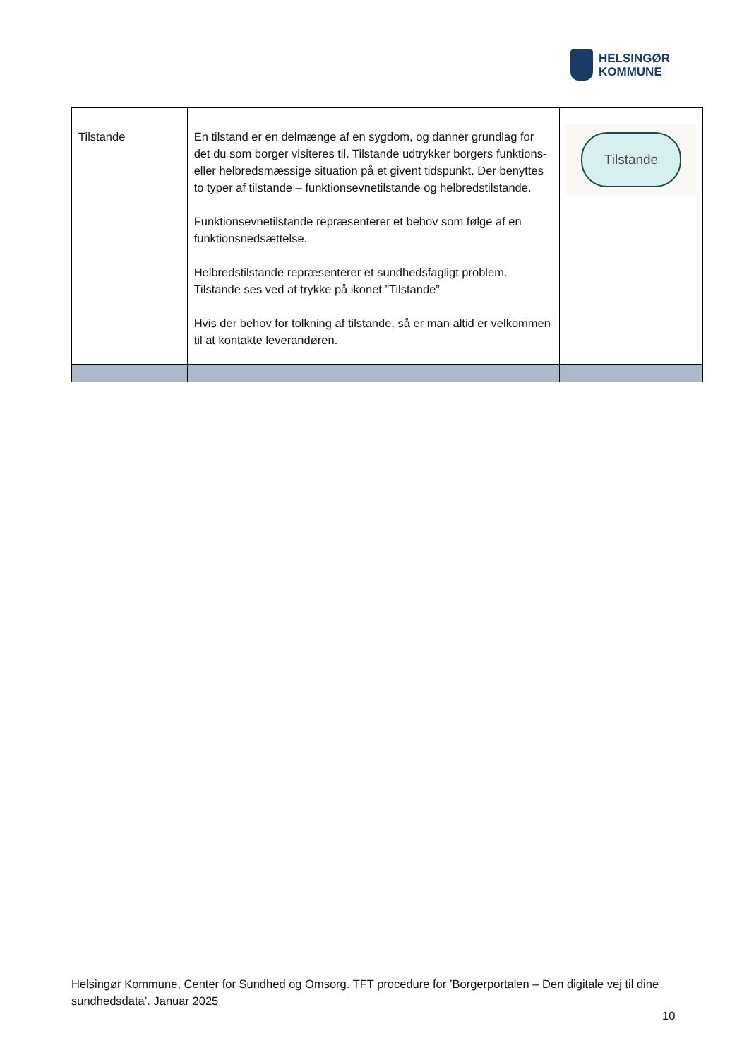HELSINGØR
KOMMUNE
| Tilstande | En tilstand er en delmænge af en sygdom, og danner grundlag for det du som borger visiteres til. Tilstande udtrykker borgers funktions- eller helbredsmæssige situation på et givent tidspunkt. Der benyttes to typer af tilstande – funktionsevnetilstande og helbredstilstande. Funktionsevnetilstande repræsenterer et behov som følge af en funktionsnedsættelse. Helbredstilstande repræsenterer et sundhedsfagligt problem. Tilstande ses ved at trykke på ikonet ”Tilstande” Hvis der behov for tolkning af tilstande, så er man altid er velkommen til at kontakte leverandøren. | Tilstande |
Helsingør Kommune, Center for Sundhed og Omsorg. TFT procedure for ’Borgerportalen – Den digitale vej til dine sundhedsdata’. Januar 2025
10